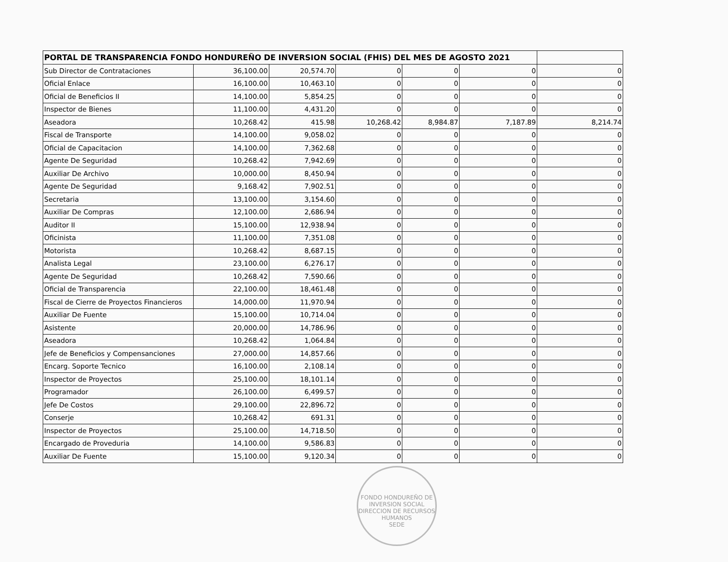| PORTAL DE TRANSPARENCIA FONDO HONDUREÑO DE INVERSION SOCIAL (FHIS) DEL MES DE AGOSTO 2021 | | | | | | |
| --- | --- | --- | --- | --- | --- | --- |
| Sub Director de Contrataciones | 36,100.00 | 20,574.70 | 0 | 0 | 0 | 0 |
| Oficial Enlace | 16,100.00 | 10,463.10 | 0 | 0 | 0 | 0 |
| Oficial de Beneficios II | 14,100.00 | 5,854.25 | 0 | 0 | 0 | 0 |
| Inspector de Bienes | 11,100.00 | 4,431.20 | 0 | 0 | 0 | 0 |
| Aseadora | 10,268.42 | 415.98 | 10,268.42 | 8,984.87 | 7,187.89 | 8,214.74 |
| Fiscal de Transporte | 14,100.00 | 9,058.02 | 0 | 0 | 0 | 0 |
| Oficial de Capacitacion | 14,100.00 | 7,362.68 | 0 | 0 | 0 | 0 |
| Agente De Seguridad | 10,268.42 | 7,942.69 | 0 | 0 | 0 | 0 |
| Auxiliar De Archivo | 10,000.00 | 8,450.94 | 0 | 0 | 0 | 0 |
| Agente De Seguridad | 9,168.42 | 7,902.51 | 0 | 0 | 0 | 0 |
| Secretaria | 13,100.00 | 3,154.60 | 0 | 0 | 0 | 0 |
| Auxiliar De Compras | 12,100.00 | 2,686.94 | 0 | 0 | 0 | 0 |
| Auditor II | 15,100.00 | 12,938.94 | 0 | 0 | 0 | 0 |
| Oficinista | 11,100.00 | 7,351.08 | 0 | 0 | 0 | 0 |
| Motorista | 10,268.42 | 8,687.15 | 0 | 0 | 0 | 0 |
| Analista Legal | 23,100.00 | 6,276.17 | 0 | 0 | 0 | 0 |
| Agente De Seguridad | 10,268.42 | 7,590.66 | 0 | 0 | 0 | 0 |
| Oficial de Transparencia | 22,100.00 | 18,461.48 | 0 | 0 | 0 | 0 |
| Fiscal de Cierre de Proyectos Financieros | 14,000.00 | 11,970.94 | 0 | 0 | 0 | 0 |
| Auxiliar De Fuente | 15,100.00 | 10,714.04 | 0 | 0 | 0 | 0 |
| Asistente | 20,000.00 | 14,786.96 | 0 | 0 | 0 | 0 |
| Aseadora | 10,268.42 | 1,064.84 | 0 | 0 | 0 | 0 |
| Jefe de Beneficios y Compensanciones | 27,000.00 | 14,857.66 | 0 | 0 | 0 | 0 |
| Encarg. Soporte Tecnico | 16,100.00 | 2,108.14 | 0 | 0 | 0 | 0 |
| Inspector de Proyectos | 25,100.00 | 18,101.14 | 0 | 0 | 0 | 0 |
| Programador | 26,100.00 | 6,499.57 | 0 | 0 | 0 | 0 |
| Jefe De Costos | 29,100.00 | 22,896.72 | 0 | 0 | 0 | 0 |
| Conserje | 10,268.42 | 691.31 | 0 | 0 | 0 | 0 |
| Inspector de Proyectos | 25,100.00 | 14,718.50 | 0 | 0 | 0 | 0 |
| Encargado de Proveduria | 14,100.00 | 9,586.83 | 0 | 0 | 0 | 0 |
| Auxiliar De Fuente | 15,100.00 | 9,120.34 | 0 | 0 | 0 | 0 |
FONDO HONDUREÑO DE INVERSION SOCIAL
DIRECCION DE RECURSOS HUMANOS
SEDE